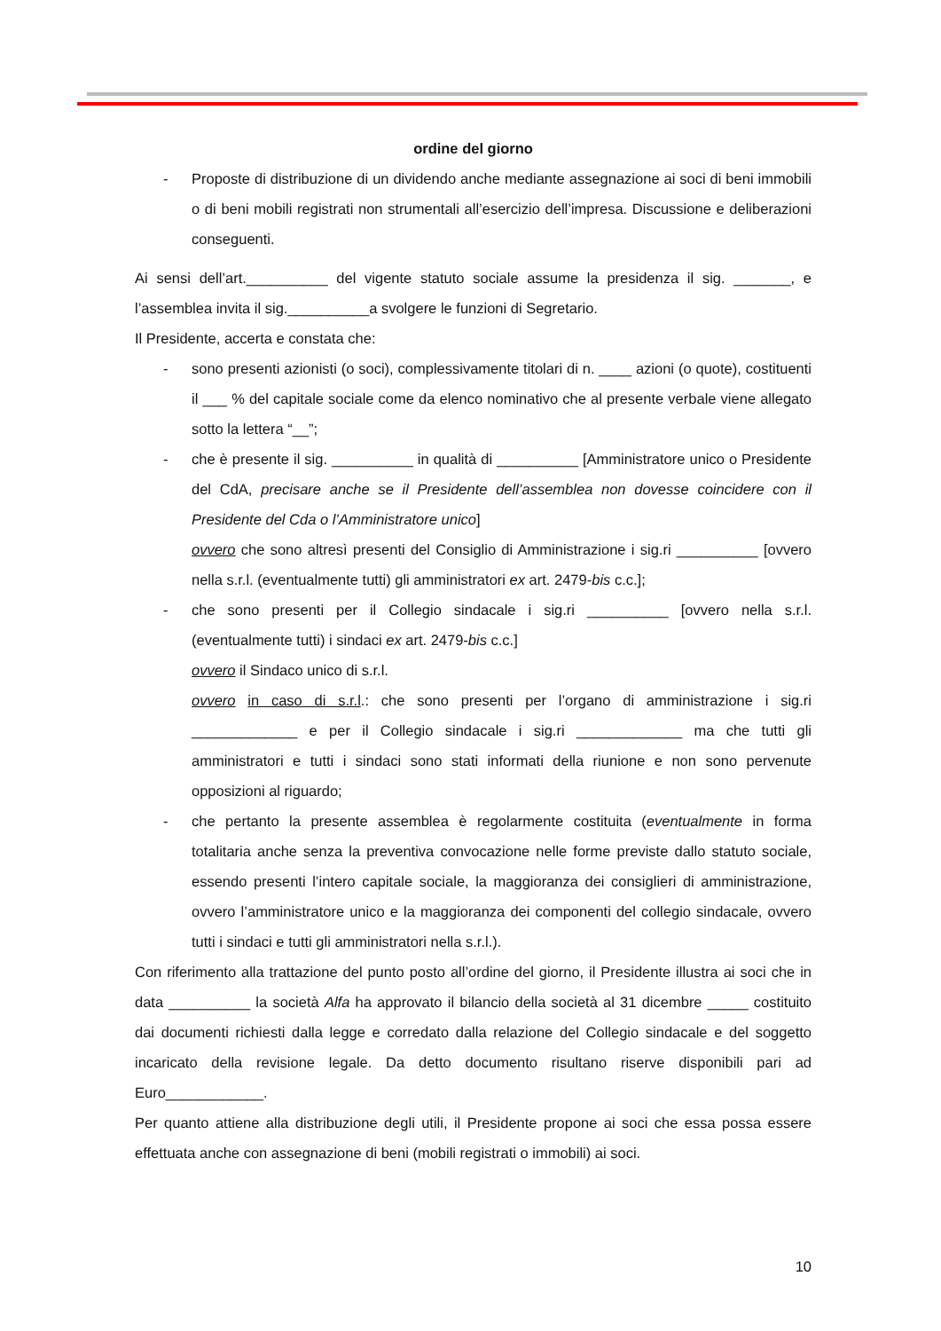ordine del giorno
- Proposte di distribuzione di un dividendo anche mediante assegnazione ai soci di beni immobili o di beni mobili registrati non strumentali all’esercizio dell’impresa. Discussione e deliberazioni conseguenti.
Ai sensi dell’art.__________ del vigente statuto sociale assume la presidenza il sig. _______, e l’assemblea invita il sig.__________a svolgere le funzioni di Segretario.
Il Presidente, accerta e constata che:
- sono presenti azionisti (o soci), complessivamente titolari di n. ____ azioni (o quote), costituenti il ___ % del capitale sociale come da elenco nominativo che al presente verbale viene allegato sotto la lettera “__”;
- che è presente il sig. __________ in qualità di __________ [Amministratore unico o Presidente del CdA, precisare anche se il Presidente dell’assemblea non dovesse coincidere con il Presidente del Cda o l’Amministratore unico]
ovvero che sono altresì presenti del Consiglio di Amministrazione i sig.ri __________ [ovvero nella s.r.l. (eventualmente tutti) gli amministratori ex art. 2479-bis c.c.];
- che sono presenti per il Collegio sindacale i sig.ri __________ [ovvero nella s.r.l. (eventualmente tutti) i sindaci ex art. 2479-bis c.c.]
ovvero il Sindaco unico di s.r.l.
ovvero in caso di s.r.l.: che sono presenti per l’organo di amministrazione i sig.ri _____________ e per il Collegio sindacale i sig.ri _____________ ma che tutti gli amministratori e tutti i sindaci sono stati informati della riunione e non sono pervenute opposizioni al riguardo;
- che pertanto la presente assemblea è regolarmente costituita (eventualmente in forma totalitaria anche senza la preventiva convocazione nelle forme previste dallo statuto sociale, essendo presenti l’intero capitale sociale, la maggioranza dei consiglieri di amministrazione, ovvero l’amministratore unico e la maggioranza dei componenti del collegio sindacale, ovvero tutti i sindaci e tutti gli amministratori nella s.r.l.).
Con riferimento alla trattazione del punto posto all’ordine del giorno, il Presidente illustra ai soci che in data __________ la società Alfa ha approvato il bilancio della società al 31 dicembre _____ costituito dai documenti richiesti dalla legge e corredato dalla relazione del Collegio sindacale e del soggetto incaricato della revisione legale. Da detto documento risultano riserve disponibili pari ad Euro____________.
Per quanto attiene alla distribuzione degli utili, il Presidente propone ai soci che essa possa essere effettuata anche con assegnazione di beni (mobili registrati o immobili) ai soci.
10